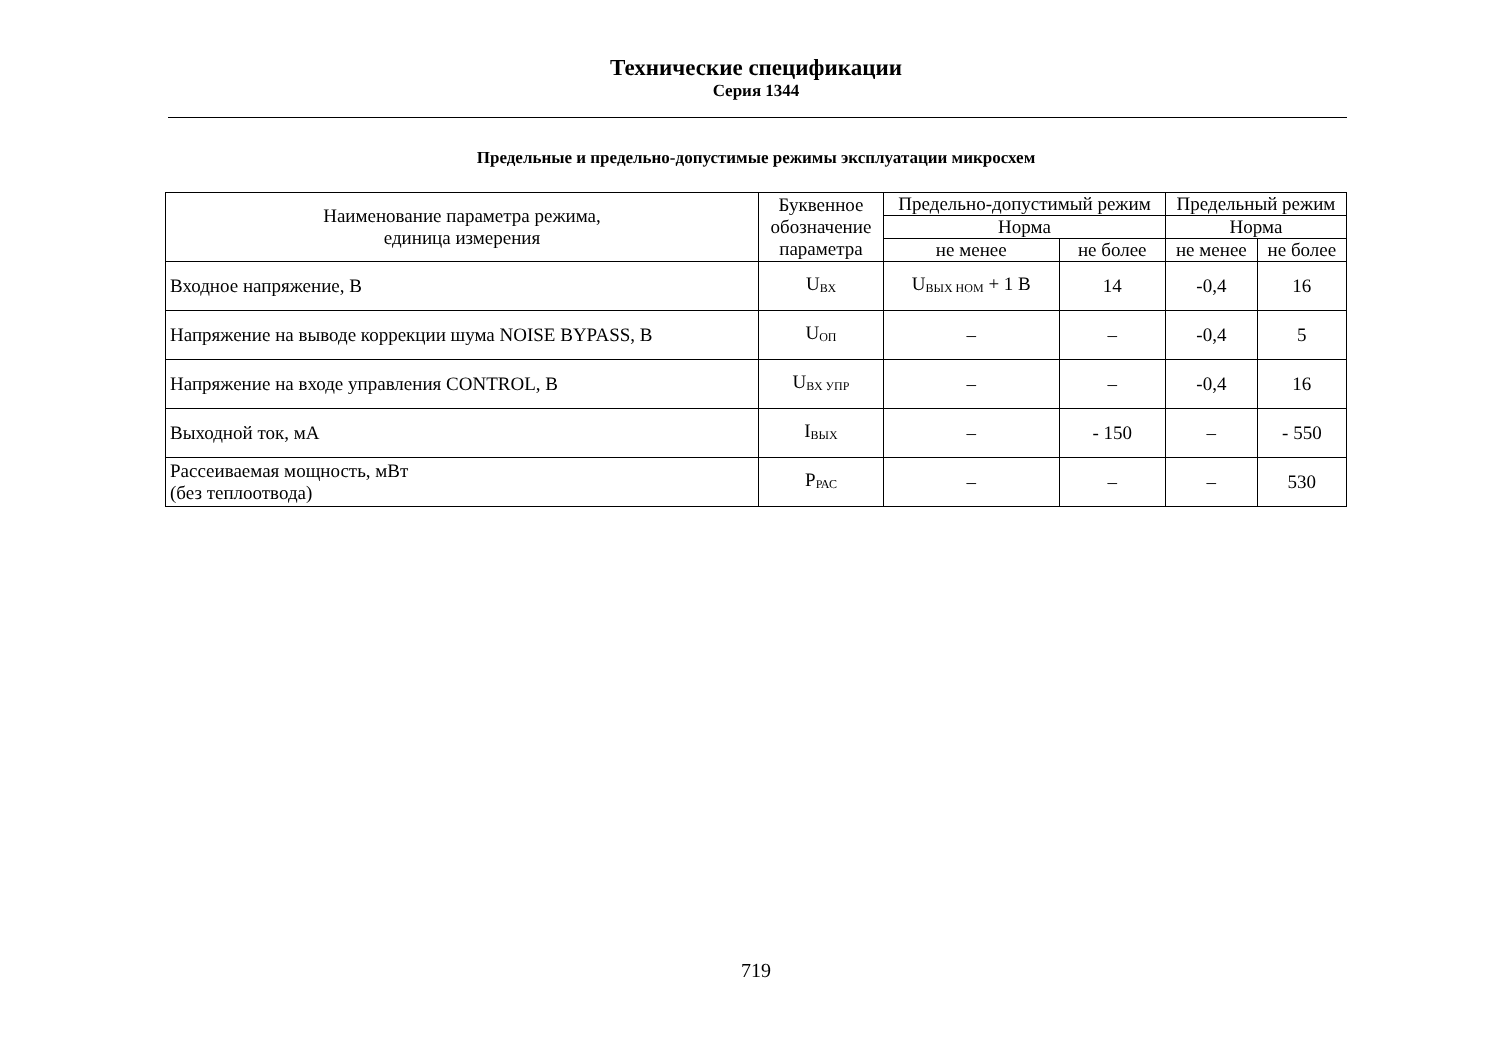Технические спецификации
Серия 1344
Предельные и предельно-допустимые режимы эксплуатации микросхем
| Наименование параметра режима, единица измерения | Буквенное обозначение параметра | Предельно-допустимый режим | | Предельный режим | |
| --- | --- | --- | --- | --- | --- |
| | | Норма | | Норма | |
| | | не менее | не более | не менее | не более |
| Входное напряжение, В | U<sub>ВХ</sub> | U<sub>ВЫХ НОМ</sub> + 1 В | 14 | -0,4 | 16 |
| Напряжение на выводе коррекции шума NOISE BYPASS, В | U<sub>ОП</sub> | – | – | -0,4 | 5 |
| Напряжение на входе управления CONTROL, В | U<sub>ВХ УПР</sub> | – | – | -0,4 | 16 |
| Выходной ток, мА | I<sub>ВЫХ</sub> | – | - 150 | – | - 550 |
| Рассеиваемая мощность, мВт (без теплоотвода) | P<sub>РАС</sub> | – | – | – | 530 |
719